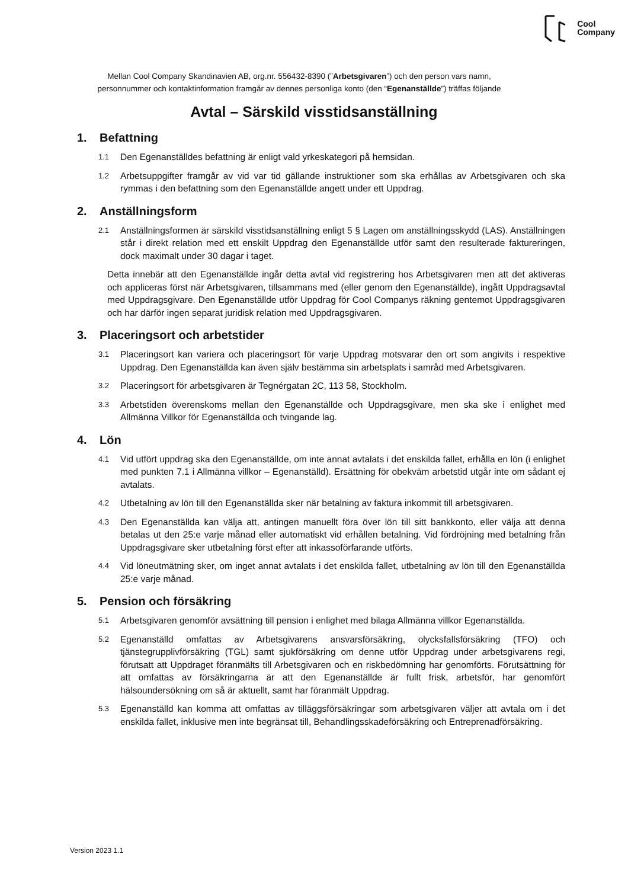Cool
Company
Mellan Cool Company Skandinavien AB, org.nr. 556432-8390 (”Arbetsgivaren”) och den person vars namn, personnummer och kontaktinformation framgår av dennes personliga konto (den “Egenanställde”) träffas följande
Avtal – Särskild visstidsanställning
1. Befattning
1.1
Den Egenanställdes befattning är enligt vald yrkeskategori på hemsidan.
1.2
Arbetsuppgifter framgår av vid var tid gällande instruktioner som ska erhållas av Arbetsgivaren och ska rymmas i den befattning som den Egenanställde angett under ett Uppdrag.
2. Anställningsform
2.1
Anställningsformen är särskild visstidsanställning enligt 5 § Lagen om anställningsskydd (LAS). Anställningen står i direkt relation med ett enskilt Uppdrag den Egenanställde utför samt den resulterade faktureringen, dock maximalt under 30 dagar i taget.
Detta innebär att den Egenanställde ingår detta avtal vid registrering hos Arbetsgivaren men att det aktiveras och appliceras först när Arbetsgivaren, tillsammans med (eller genom den Egenanställde), ingått Uppdragsavtal med Uppdragsgivare. Den Egenanställde utför Uppdrag för Cool Companys räkning gentemot Uppdragsgivaren och har därför ingen separat juridisk relation med Uppdragsgivaren.
3. Placeringsort och arbetstider
3.1
Placeringsort kan variera och placeringsort för varje Uppdrag motsvarar den ort som angivits i respektive Uppdrag. Den Egenanställda kan även själv bestämma sin arbetsplats i samråd med Arbetsgivaren.
3.2
Placeringsort för arbetsgivaren är Tegnérgatan 2C, 113 58, Stockholm.
3.3
Arbetstiden överenskoms mellan den Egenanställde och Uppdragsgivare, men ska ske i enlighet med Allmänna Villkor för Egenanställda och tvingande lag.
4. Lön
4.1
Vid utfört uppdrag ska den Egenanställde, om inte annat avtalats i det enskilda fallet, erhålla en lön (i enlighet med punkten 7.1 i Allmänna villkor – Egenanställd). Ersättning för obekväm arbetstid utgår inte om sådant ej avtalats.
4.2
Utbetalning av lön till den Egenanställda sker när betalning av faktura inkommit till arbetsgivaren.
4.3
Den Egenanställda kan välja att, antingen manuellt föra över lön till sitt bankkonto, eller välja att denna betalas ut den 25:e varje månad eller automatiskt vid erhållen betalning. Vid fördröjning med betalning från Uppdragsgivare sker utbetalning först efter att inkassoförfarande utförts.
4.4
Vid löneutmätning sker, om inget annat avtalats i det enskilda fallet, utbetalning av lön till den Egenanställda 25:e varje månad.
5. Pension och försäkring
5.1
Arbetsgivaren genomför avsättning till pension i enlighet med bilaga Allmänna villkor Egenanställda.
5.2
Egenanställd omfattas av Arbetsgivarens ansvarsförsäkring, olycksfallsförsäkring (TFO) och tjänstegrupplivförsäkring (TGL) samt sjukförsäkring om denne utför Uppdrag under arbetsgivarens regi, förutsatt att Uppdraget föranmälts till Arbetsgivaren och en riskbedömning har genomförts. Förutsättning för att omfattas av försäkringarna är att den Egenanställde är fullt frisk, arbetsför, har genomfört hälsoundersökning om så är aktuellt, samt har föranmält Uppdrag.
5.3
Egenanställd kan komma att omfattas av tilläggsförsäkringar som arbetsgivaren väljer att avtala om i det enskilda fallet, inklusive men inte begränsat till, Behandlingsskadeförsäkring och Entreprenadförsäkring.
Version 2023 1.1